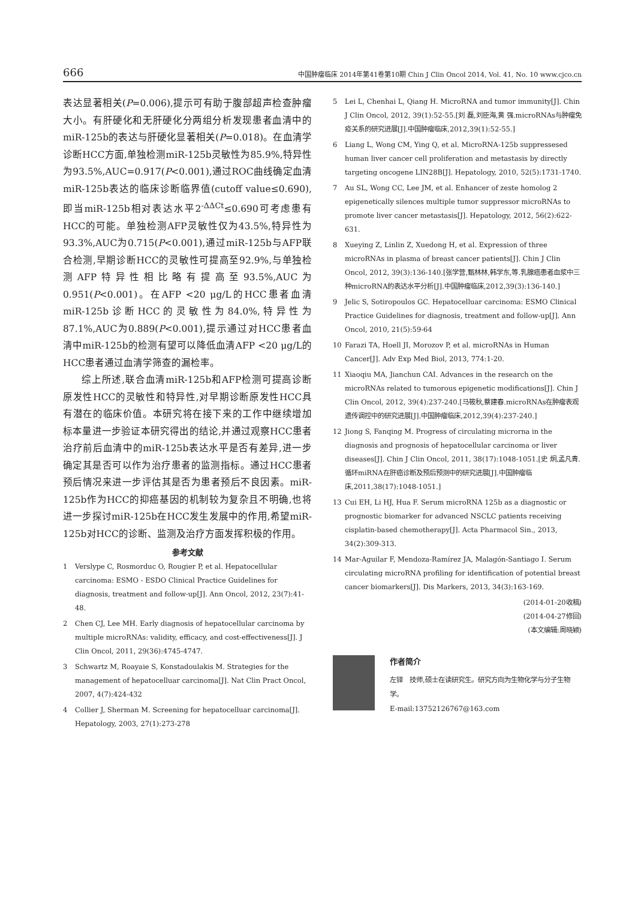666 中国肿瘤临床 2014年第41卷第10期 Chin J Clin Oncol 2014, Vol. 41, No. 10 www.cjco.cn
表达显著相关(P=0.006),提示可有助于腹部超声检查肿瘤大小。有肝硬化和无肝硬化分两组分析发现患者血清中的miR-125b的表达与肝硬化显著相关(P=0.018)。在血清学诊断HCC方面,单独检测miR-125b灵敏性为85.9%,特异性为93.5%,AUC=0.917(P<0.001),通过ROC曲线确定血清miR-125b表达的临床诊断临界值(cutoff value≤0.690),即当miR-125b相对表达水平2<sup>-ΔΔCt</sup>≤0.690可考虑患有HCC的可能。单独检测AFP灵敏性仅为43.5%,特异性为93.3%,AUC为0.715(P<0.001),通过miR-125b与AFP联合检测,早期诊断HCC的灵敏性可提高至92.9%,与单独检测AFP特异性相比略有提高至93.5%,AUC为0.951(P<0.001)。在AFP <20 μg/L的HCC患者血清miR-125b诊断HCC的灵敏性为84.0%,特异性为87.1%,AUC为0.889(P<0.001),提示通过对HCC患者血清中miR-125b的检测有望可以降低血清AFP <20 μg/L的HCC患者通过血清学筛查的漏检率。
综上所述,联合血清miR-125b和AFP检测可提高诊断原发性HCC的灵敏性和特异性,对早期诊断原发性HCC具有潜在的临床价值。本研究将在接下来的工作中继续增加标本量进一步验证本研究得出的结论,并通过观察HCC患者治疗前后血清中的miR-125b表达水平是否有差异,进一步确定其是否可以作为治疗患者的监测指标。通过HCC患者预后情况来进一步评估其是否为患者预后不良因素。miR-125b作为HCC的抑癌基因的机制较为复杂且不明确,也将进一步探讨miR-125b在HCC发生发展中的作用,希望miR-125b对HCC的诊断、监测及治疗方面发挥积极的作用。
参考文献
1 Verslype C, Rosmorduc O, Rougier P, et al. Hepatocellular carcinoma: ESMO - ESDO Clinical Practice Guidelines for diagnosis, treatment and follow-up[J]. Ann Oncol, 2012, 23(7):41-48.
2 Chen CJ, Lee MH. Early diagnosis of hepatocellular carcinoma by multiple microRNAs: validity, efficacy, and cost-effectiveness[J]. J Clin Oncol, 2011, 29(36):4745-4747.
3 Schwartz M, Roayaie S, Konstadoulakis M. Strategies for the management of hepatocelluar carcinoma[J]. Nat Clin Pract Oncol, 2007, 4(7):424-432
4 Collier J, Sherman M. Screening for hepatocelluar carcinoma[J]. Hepatology, 2003, 27(1):273-278
5 Lei L, Chenhai L, Qiang H. MicroRNA and tumor immunity[J]. Chin J Clin Oncol, 2012, 39(1):52-55.[刘 磊,刘臣海,黄 强.microRNAs与肿瘤免疫关系的研究进展[J].中国肿瘤临床,2012,39(1):52-55.]
6 Liang L, Wong CM, Ying Q, et al. MicroRNA-125b suppressesed human liver cancer cell proliferation and metastasis by directly targeting oncogene LIN28B[J]. Hepatology, 2010, 52(5):1731-1740.
7 Au SL, Wong CC, Lee JM, et al. Enhancer of zeste homolog 2 epigenetically silences multiple tumor suppressor microRNAs to promote liver cancer metastasis[J]. Hepatology, 2012, 56(2):622-631.
8 Xueying Z, Linlin Z, Xuedong H, et al. Expression of three microRNAs in plasma of breast cancer patients[J]. Chin J Clin Oncol, 2012, 39(3):136-140.[张学营,甄林林,韩学东,等.乳腺癌患者血浆中三种microRNA的表达水平分析[J].中国肿瘤临床,2012,39(3):136-140.]
9 Jelic S, Sotiropoulos GC. Hepatocelluar carcinoma: ESMO Clinical Practice Guidelines for diagnosis, treatment and follow-up[J]. Ann Oncol, 2010, 21(5):59-64
10 Farazi TA, Hoell JI, Morozov P, et al. microRNAs in Human Cancer[J]. Adv Exp Med Biol, 2013, 774:1-20.
11 Xiaoqiu MA, Jianchun CAI. Advances in the research on the microRNAs related to tumorous epigenetic modifications[J]. Chin J Clin Oncol, 2012, 39(4):237-240.[马筱秋,蔡建春.microRNAs在肿瘤表观遗传调控中的研究进展[J].中国肿瘤临床,2012,39(4):237-240.]
12 Jiong S, Fanqing M. Progress of circulating microrna in the diagnosis and prognosis of hepatocellular carcinoma or liver diseases[J]. Chin J Clin Oncol, 2011, 38(17):1048-1051.[史 炯,孟凡青.循环miRNA在肝癌诊断及预后预测中的研究进展[J].中国肿瘤临床,2011,38(17):1048-1051.]
13 Cui EH, Li HJ, Hua F. Serum microRNA 125b as a diagnostic or prognostic biomarker for advanced NSCLC patients receiving cisplatin-based chemotherapy[J]. Acta Pharmacol Sin., 2013, 34(2):309-313.
14 Mar-Aguilar F, Mendoza-Ramírez JA, Malagón-Santiago I. Serum circulating microRNA profiling for identification of potential breast cancer biomarkers[J]. Dis Markers, 2013, 34(3):163-169.
(2014-01-20收稿)
(2014-04-27修回)
(本文编辑:周晓颖)
作者简介
左铎　技师,硕士在读研究生。研究方向为生物化学与分子生物学。
E-mail:13752126767@163.com